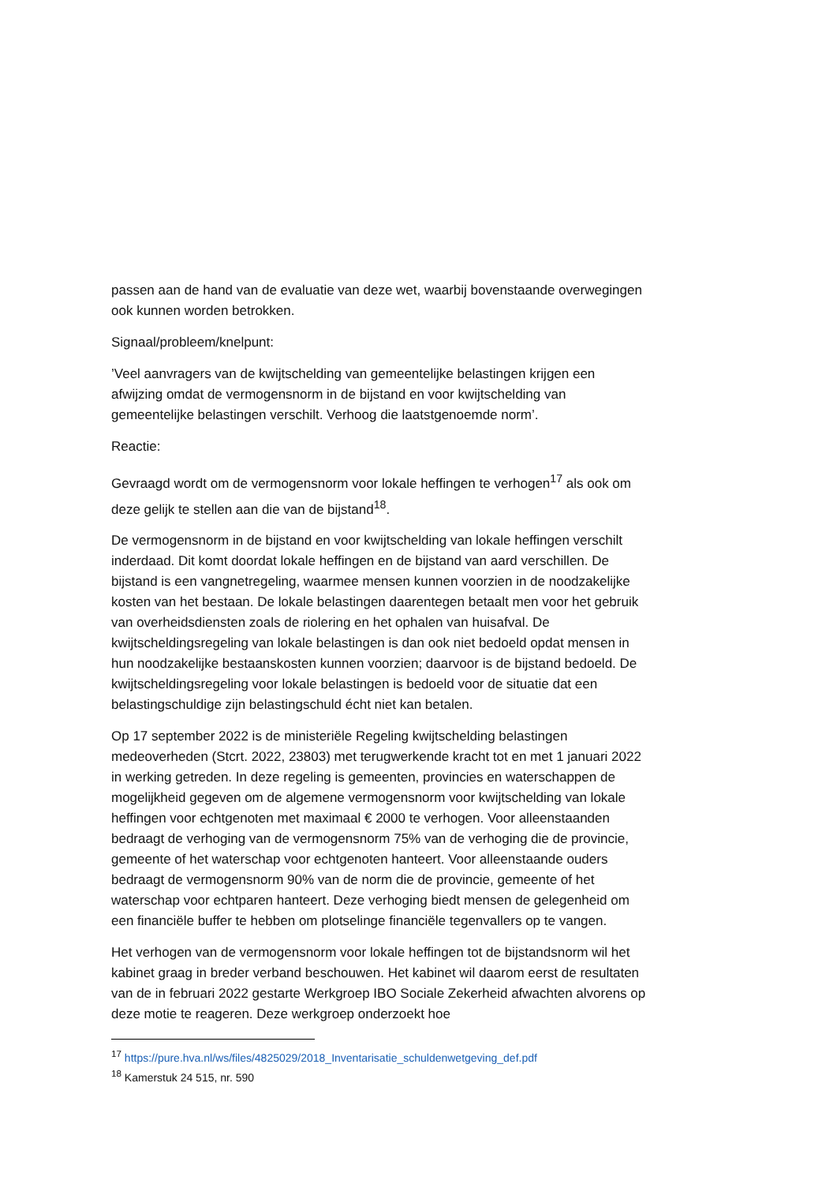passen aan de hand van de evaluatie van deze wet, waarbij bovenstaande overwegingen ook kunnen worden betrokken.
Signaal/probleem/knelpunt:
’Veel aanvragers van de kwijtschelding van gemeentelijke belastingen krijgen een afwijzing omdat de vermogensnorm in de bijstand en voor kwijtschelding van gemeentelijke belastingen verschilt. Verhoog die laatstgenoemde norm’.
Reactie:
Gevraagd wordt om de vermogensnorm voor lokale heffingen te verhogen<sup>17</sup> als ook om deze gelijk te stellen aan die van de bijstand<sup>18</sup>.
De vermogensnorm in de bijstand en voor kwijtschelding van lokale heffingen verschilt inderdaad. Dit komt doordat lokale heffingen en de bijstand van aard verschillen. De bijstand is een vangnetregeling, waarmee mensen kunnen voorzien in de noodzakelijke kosten van het bestaan. De lokale belastingen daarentegen betaalt men voor het gebruik van overheidsdiensten zoals de riolering en het ophalen van huisafval. De kwijtscheldingsregeling van lokale belastingen is dan ook niet bedoeld opdat mensen in hun noodzakelijke bestaanskosten kunnen voorzien; daarvoor is de bijstand bedoeld. De kwijtscheldingsregeling voor lokale belastingen is bedoeld voor de situatie dat een belastingschuldige zijn belastingschuld écht niet kan betalen.
Op 17 september 2022 is de ministeriële Regeling kwijtschelding belastingen medeoverheden (Stcrt. 2022, 23803) met terugwerkende kracht tot en met 1 januari 2022 in werking getreden. In deze regeling is gemeenten, provincies en waterschappen de mogelijkheid gegeven om de algemene vermogensnorm voor kwijtschelding van lokale heffingen voor echtgenoten met maximaal € 2000 te verhogen. Voor alleenstaanden bedraagt de verhoging van de vermogensnorm 75% van de verhoging die de provincie, gemeente of het waterschap voor echtgenoten hanteert. Voor alleenstaande ouders bedraagt de vermogensnorm 90% van de norm die de provincie, gemeente of het waterschap voor echtparen hanteert. Deze verhoging biedt mensen de gelegenheid om een financiële buffer te hebben om plotselinge financiële tegenvallers op te vangen.
Het verhogen van de vermogensnorm voor lokale heffingen tot de bijstandsnorm wil het kabinet graag in breder verband beschouwen. Het kabinet wil daarom eerst de resultaten van de in februari 2022 gestarte Werkgroep IBO Sociale Zekerheid afwachten alvorens op deze motie te reageren. Deze werkgroep onderzoekt hoe
<sup>17</sup> https://pure.hva.nl/ws/files/4825029/2018_Inventarisatie_schuldenwetgeving_def.pdf
<sup>18</sup> Kamerstuk 24 515, nr. 590